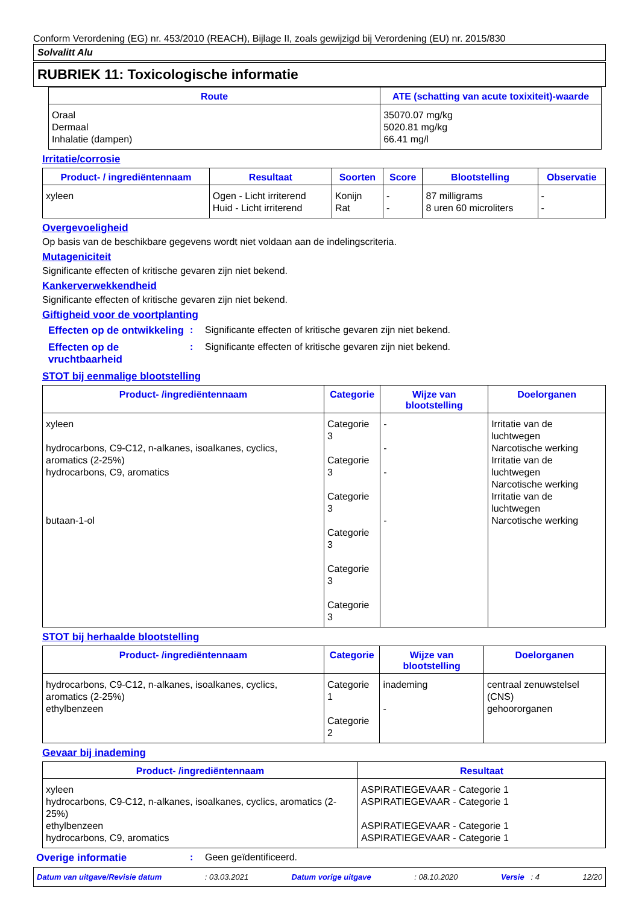Conform Verordening (EG) nr. 453/2010 (REACH), Bijlage II, zoals gewijzigd bij Verordening (EU) nr. 2015/830
Solvalitt Alu
RUBRIEK 11: Toxicologische informatie
| Route | ATE (schatting van acute toxixiteit)-waarde |
| --- | --- |
| Oraal Dermaal Inhalatie (dampen) | 35070.07 mg/kg 5020.81 mg/kg 66.41 mg/l |
Irritatie/corrosie
| Product- / ingrediëntennaam | Resultaat | Soorten | Score | Blootstelling | Observatie |
| --- | --- | --- | --- | --- | --- |
| xyleen | Ogen - Licht irriterend Huid - Licht irriterend | Konijn Rat | - - | 87 milligrams 8 uren 60 microliters | - - |
Overgevoeligheid
Op basis van de beschikbare gegevens wordt niet voldaan aan de indelingscriteria.
Mutageniciteit
Significante effecten of kritische gevaren zijn niet bekend.
Kankerverwekkendheid
Significante effecten of kritische gevaren zijn niet bekend.
Giftigheid voor de voortplanting
Effecten op de ontwikkeling
: Significante effecten of kritische gevaren zijn niet bekend.
Effecten op de vruchtbaarheid
: Significante effecten of kritische gevaren zijn niet bekend.
STOT bij eenmalige blootstelling
| Product- /ingrediëntennaam | Categorie | Wijze van blootstelling | Doelorganen |
| --- | --- | --- | --- |
| xyleen hydrocarbons, C9-C12, n-alkanes, isoalkanes, cyclics, aromatics (2-25%) hydrocarbons, C9, aromatics butaan-1-ol | Categorie 3 Categorie 3 Categorie 3 Categorie 3 Categorie 3 Categorie 3 | - - - - | Irritatie van de luchtwegen Narcotische werking Irritatie van de luchtwegen Narcotische werking Irritatie van de luchtwegen Narcotische werking |
STOT bij herhaalde blootstelling
| Product- /ingrediëntennaam | Categorie | Wijze van blootstelling | Doelorganen |
| --- | --- | --- | --- |
| hydrocarbons, C9-C12, n-alkanes, isoalkanes, cyclics, aromatics (2-25%) ethylbenzeen | Categorie 1 Categorie 2 | inademing - | centraal zenuwstelsel (CNS) gehoororganen |
Gevaar bij inademing
| Product- /ingrediëntennaam | Resultaat |
| --- | --- |
| xyleen hydrocarbons, C9-C12, n-alkanes, isoalkanes, cyclics, aromatics (2-25%) ethylbenzeen hydrocarbons, C9, aromatics | ASPIRATIEGEVAAR - Categorie 1 ASPIRATIEGEVAAR - Categorie 1 ASPIRATIEGEVAAR - Categorie 1 ASPIRATIEGEVAAR - Categorie 1 |
Overige informatie : Geen geïdentificeerd.
Datum van uitgave/Revisie datum: 03.03.2021 Datum vorige uitgave: 08.10.2020 Versie : 4 12/20